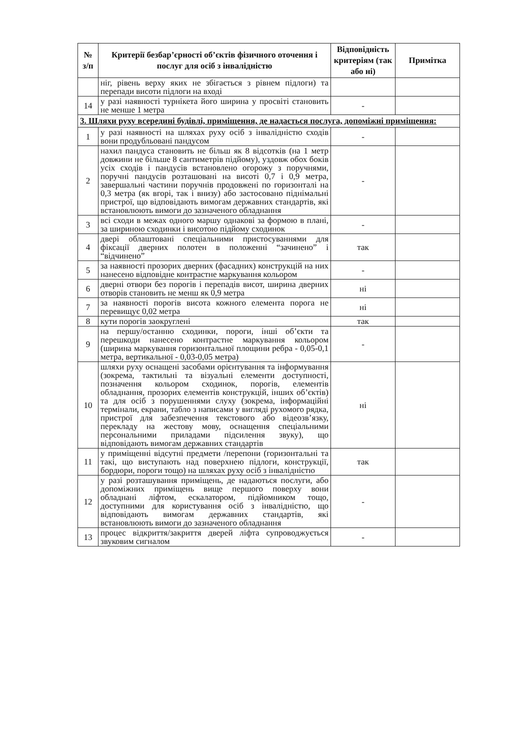| № з/п | Критерії безбар’єрності об’єктів фізичного оточення і послуг для осіб з інвалідністю | Відповідність критеріям (так або ні) | Примітка |
| --- | --- | --- | --- |
| | ніг, рівень верху яких не збігається з рівнем підлоги) та перепади висоти підлоги на вході | | |
| 14 | у разі наявності турнікета його ширина у просвіті становить не менше 1 метра | - | |
| 3. Шляхи руху всередині будівлі, приміщення, де надається послуга, допоміжні приміщення: | | | |
| 1 | у разі наявності на шляхах руху осіб з інвалідністю сходів вони продубльовані пандусом | - | |
| 2 | нахил пандуса становить не більш як 8 відсотків (на 1 метр довжини не більше 8 сантиметрів підйому), уздовж обох боків усіх сходів і пандусів встановлено огорожу з поручнями, поручні пандусів розташовані на висоті 0,7 і 0,9 метра, завершальні частини поручнів продовжені по горизонталі на 0,3 метра (як вгорі, так і внизу) або застосовано піднімальні пристрої, що відповідають вимогам державних стандартів, які встановлюють вимоги до зазначеного обладнання | - | |
| 3 | всі сходи в межах одного маршу однакові за формою в плані, за шириною сходинки і висотою підйому сходинок | - | |
| 4 | двері облаштовані спеціальними пристосуваннями для фіксації дверних полотен в положенні “зачинено” і “відчинено” | так | |
| 5 | за наявності прозорих дверних (фасадних) конструкцій на них нанесено відповідне контрастне маркування кольором | - | |
| 6 | дверні отвори без порогів і перепадів висот, ширина дверних отворів становить не менш як 0,9 метра | ні | |
| 7 | за наявності порогів висота кожного елемента порога не перевищує 0,02 метра | ні | |
| 8 | кути порогів заокруглені | так | |
| 9 | на першу/останню сходинки, пороги, інші об’єкти та перешкоди нанесено контрастне маркування кольором (ширина маркування горизонтальної площини ребра - 0,05-0,1 метра, вертикальної - 0,03-0,05 метра) | - | |
| 10 | шляхи руху оснащені засобами орієнтування та інформування (зокрема, тактильні та візуальні елементи доступності, позначення кольором сходинок, порогів, елементів обладнання, прозорих елементів конструкцій, інших об’єктів) та для осіб з порушеннями слуху (зокрема, інформаційні термінали, екрани, табло з написами у вигляді рухомого рядка, пристрої для забезпечення текстового або відеозв’язку, перекладу на жестову мову, оснащення спеціальними персональними приладами підсилення звуку), що відповідають вимогам державних стандартів | ні | |
| 11 | у приміщенні відсутні предмети /перепони (горизонтальні та такі, що виступають над поверхнею підлоги, конструкції, бордюри, пороги тощо) на шляхах руху осіб з інвалідністю | так | |
| 12 | у разі розташування приміщень, де надаються послуги, або допоміжних приміщень вище першого поверху вони обладнані ліфтом, ескалатором, підйомником тощо, доступними для користування осіб з інвалідністю, що відповідають вимогам державних стандартів, які встановлюють вимоги до зазначеного обладнання | - | |
| 13 | процес відкриття/закриття дверей ліфта супроводжується звуковим сигналом | - | |